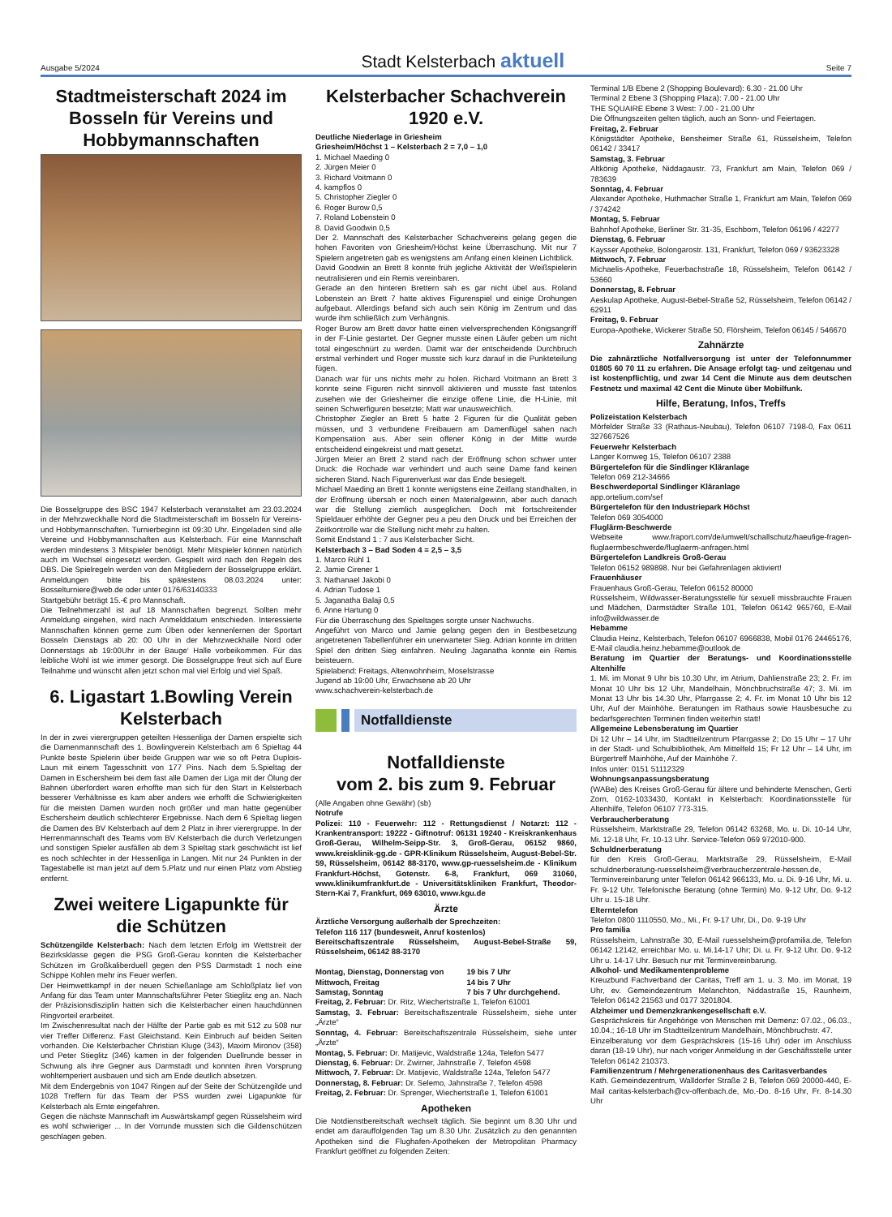Ausgabe 5/2024 Stadt Kelsterbach aktuell Seite 7
Stadtmeisterschaft 2024 im Bosseln für Vereins und Hobbymannschaften
Die Bosselgruppe des BSC 1947 Kelsterbach veranstaltet am 23.03.2024 in der Mehrzweckhalle Nord die Stadtmeisterschaft im Bosseln für Vereins- und Hobbymannschaften. Turnierbeginn ist 09:30 Uhr. Eingeladen sind alle Vereine und Hobbymannschaften aus Kelsterbach. Für eine Mannschaft werden mindestens 3 Mitspieler benötigt. Mehr Mitspieler können natürlich auch im Wechsel eingesetzt werden. Gespielt wird nach den Regeln des DBS. Die Spielregeln werden von den Mitgliedern der Bosselgruppe erklärt. Anmeldungen bitte bis spätestens 08.03.2024 unter: Bosselturniere@web.de oder unter 0176/63140333
Startgebühr beträgt 15.-€ pro Mannschaft.
Die Teilnehmerzahl ist auf 18 Mannschaften begrenzt. Sollten mehr Anmeldung eingehen, wird nach Anmelddatum entschieden. Interessierte Mannschaften können gerne zum Üben oder kennenlernen der Sportart Bosseln Dienstags ab 20: 00 Uhr in der Mehrzweckhalle Nord oder Donnerstags ab 19:00Uhr in der Bauge‘ Halle vorbeikommen. Für das leibliche Wohl ist wie immer gesorgt. Die Bosselgruppe freut sich auf Eure Teilnahme und wünscht allen jetzt schon mal viel Erfolg und viel Spaß.
6. Ligastart 1.Bowling Verein Kelsterbach
In der in zwei vierergruppen geteilten Hessenliga der Damen erspielte sich die Damenmannschaft des 1. Bowlingverein Kelsterbach am 6 Spieltag 44 Punkte beste Spielerin über beide Gruppen war wie so oft Petra Duplois-Laun mit einem Tagesschnitt von 177 Pins. Nach dem 5.Spieltag der Damen in Eschersheim bei dem fast alle Damen der Liga mit der Ölung der Bahnen überfordert waren erhoffte man sich für den Start in Kelsterbach besserer Verhältnisse es kam aber anders wie erhofft die Schwierigkeiten für die meisten Damen wurden noch größer und man hatte gegenüber Eschersheim deutlich schlechterer Ergebnisse. Nach dem 6 Spieltag liegen die Damen des BV Kelsterbach auf dem 2 Platz in ihrer vierergruppe. In der Herrenmannschaft des Teams vom BV Kelsterbach die durch Verletzungen und sonstigen Spieler ausfällen ab dem 3 Spieltag stark geschwächt ist lief es noch schlechter in der Hessenliga in Langen. Mit nur 24 Punkten in der Tagestabelle ist man jetzt auf dem 5.Platz und nur einen Platz vom Abstieg entfernt.
Zwei weitere Ligapunkte für die Schützen
Schützengilde Kelsterbach: Nach dem letzten Erfolg im Wettstreit der Bezirksklasse gegen die PSG Groß-Gerau konnten die Kelsterbacher Schützen im Großkaliberduell gegen den PSS Darmstadt 1 noch eine Schippe Kohlen mehr ins Feuer werfen.
Der Heimwettkampf in der neuen Schießanlage am Schloßplatz lief von Anfang für das Team unter Mannschaftsführer Peter Stieglitz eng an. Nach der Präzisionsdisziplin hatten sich die Kelsterbacher einen hauchdünnen Ringvorteil erarbeitet.
Im Zwischenresultat nach der Hälfte der Partie gab es mit 512 zu 508 nur vier Treffer Differenz. Fast Gleichstand. Kein Einbruch auf beiden Seiten vorhanden. Die Kelsterbacher Christian Kluge (343), Maxim Mironov (358) und Peter Stieglitz (346) kamen in der folgenden Duellrunde besser in Schwung als ihre Gegner aus Darmstadt und konnten ihren Vorsprung wohltemperiert ausbauen und sich am Ende deutlich absetzen.
Mit dem Endergebnis von 1047 Ringen auf der Seite der Schützengilde und 1028 Treffern für das Team der PSS wurden zwei Ligapunkte für Kelsterbach als Ernte eingefahren.
Gegen die nächste Mannschaft im Auswärtskampf gegen Rüsselsheim wird es wohl schwieriger ... In der Vorrunde mussten sich die Gildenschützen geschlagen geben.
Kelsterbacher Schachverein 1920 e.V.
Deutliche Niederlage in Griesheim
Griesheim/Höchst 1 – Kelsterbach 2 = 7,0 – 1,0
1. Michael Maeding 0
2. Jürgen Meier 0
3. Richard Voitmann 0
4. kampflos 0
5. Christopher Ziegler 0
6. Roger Burow 0,5
7. Roland Lobenstein 0
8. David Goodwin 0,5
Der 2. Mannschaft des Kelsterbacher Schachvereins gelang gegen die hohen Favoriten von Griesheim/Höchst keine Überraschung. Mit nur 7 Spielern angetreten gab es wenigstens am Anfang einen kleinen Lichtblick.
David Goodwin an Brett 8 konnte früh jegliche Aktivität der Weißspielerin neutralisieren und ein Remis vereinbaren.
Gerade an den hinteren Brettern sah es gar nicht übel aus. Roland Lobenstein an Brett 7 hatte aktives Figurenspiel und einige Drohungen aufgebaut. Allerdings befand sich auch sein König im Zentrum und das wurde ihm schließlich zum Verhängnis.
Roger Burow am Brett davor hatte einen vielversprechenden Königsangriff in der F-Linie gestartet. Der Gegner musste einen Läufer geben um nicht total eingeschnürt zu werden. Damit war der entscheidende Durchbruch erstmal verhindert und Roger musste sich kurz darauf in die Punkteteilung fügen.
Danach war für uns nichts mehr zu holen. Richard Voitmann an Brett 3 konnte seine Figuren nicht sinnvoll aktivieren und musste fast tatenlos zusehen wie der Griesheimer die einzige offene Linie, die H-Linie, mit seinen Schwerfiguren besetzte; Matt war unausweichlich.
Christopher Ziegler an Brett 5 hatte 2 Figuren für die Qualität geben müssen, und 3 verbundene Freibauern am Damenflügel sahen nach Kompensation aus. Aber sein offener König in der Mitte wurde entscheidend eingekreist und matt gesetzt.
Jürgen Meier an Brett 2 stand nach der Eröffnung schon schwer unter Druck: die Rochade war verhindert und auch seine Dame fand keinen sicheren Stand. Nach Figurenverlust war das Ende besiegelt.
Michael Maeding an Brett 1 konnte wenigstens eine Zeitlang standhalten, in der Eröffnung übersah er noch einen Materialgewinn, aber auch danach war die Stellung ziemlich ausgeglichen. Doch mit fortschreitender Spieldauer erhöhte der Gegner peu a peu den Druck und bei Erreichen der Zeitkontrolle war die Stellung nicht mehr zu halten.
Somit Endstand 1 : 7 aus Kelsterbacher Sicht.
Kelsterbach 3 – Bad Soden 4 = 2,5 – 3,5
1. Marco Rühl 1
2. Jamie Cirener 1
3. Nathanael Jakobi 0
4. Adrian Tudose 1
5. Jaganatha Balaji 0,5
6. Anne Hartung 0
Für die Überraschung des Spieltages sorgte unser Nachwuchs.
Angeführt von Marco und Jamie gelang gegen den in Bestbesetzung angetretenen Tabellenführer ein unerwarteter Sieg. Adrian konnte im dritten Spiel den dritten Sieg einfahren. Neuling Jaganatha konnte ein Remis beisteuern.
Spielabend: Freitags, Altenwohnheim, Moselstrasse
Jugend ab 19:00 Uhr, Erwachsene ab 20 Uhr
www.schachverein-kelsterbach.de
Notfalldienste
Notfalldienste
vom 2. bis zum 9. Februar
(Alle Angaben ohne Gewähr) (sb)
Notrufe
Polizei: 110 - Feuerwehr: 112 - Rettungsdienst / Notarzt: 112 - Krankentransport: 19222 - Giftnotruf: 06131 19240 - Kreiskrankenhaus Groß-Gerau, Wilhelm-Seipp-Str. 3, Groß-Gerau, 06152 9860, www.kreisklinik-gg.de - GPR-Klinikum Rüsselsheim, August-Bebel-Str. 59, Rüsselsheim, 06142 88-3170, www.gp-ruesselsheim.de - Klinikum Frankfurt-Höchst, Gotenstr. 6-8, Frankfurt, 069 31060, www.klinikumfrankfurt.de - Universitätskliniken Frankfurt, Theodor-Stern-Kai 7, Frankfurt, 069 63010, www.kgu.de
Ärzte
Ärztliche Versorgung außerhalb der Sprechzeiten:
Telefon 116 117 (bundesweit, Anruf kostenlos)
Bereitschaftszentrale Rüsselsheim, August-Bebel-Straße 59, Rüsselsheim, 06142 88-3170
| Montag, Dienstag, Donnerstag von | 19 bis 7 Uhr |
| Mittwoch, Freitag | 14 bis 7 Uhr |
| Samstag, Sonntag | 7 bis 7 Uhr durchgehend. |
Freitag, 2. Februar: Dr. Ritz, Wiechertstraße 1, Telefon 61001
Samstag, 3. Februar: Bereitschaftszentrale Rüsselsheim, siehe unter „Ärzte“
Sonntag, 4. Februar: Bereitschaftszentrale Rüsselsheim, siehe unter „Ärzte“
Montag, 5. Februar: Dr. Matijevic, Waldstraße 124a, Telefon 5477
Dienstag, 6. Februar: Dr. Zwirner, Jahnstraße 7, Telefon 4598
Mittwoch, 7. Februar: Dr. Matijevic, Waldstraße 124a, Telefon 5477
Donnerstag, 8. Februar: Dr. Selemo, Jahnstraße 7, Telefon 4598
Freitag, 2. Februar: Dr. Sprenger, Wiechertstraße 1, Telefon 61001
Apotheken
Die Notdienstbereitschaft wechselt täglich. Sie beginnt um 8.30 Uhr und endet am darauffolgenden Tag um 8.30 Uhr. Zusätzlich zu den genannten Apotheken sind die Flughafen-Apotheken der Metropolitan Pharmacy Frankfurt geöffnet zu folgenden Zeiten:
Terminal 1/B Ebene 2 (Shopping Boulevard): 6.30 - 21.00 Uhr
Terminal 2 Ebene 3 (Shopping Plaza): 7.00 - 21.00 Uhr
THE SQUAIRE Ebene 3 West: 7.00 - 21.00 Uhr
Die Öffnungszeiten gelten täglich, auch an Sonn- und Feiertagen.
Freitag, 2. Februar
Königstädter Apotheke, Bensheimer Straße 61, Rüsselsheim, Telefon 06142 / 33417
Samstag, 3. Februar
Altkönig Apotheke, Niddagaustr. 73, Frankfurt am Main, Telefon 069 / 783639
Sonntag, 4. Februar
Alexander Apotheke, Huthmacher Straße 1, Frankfurt am Main, Telefon 069 / 374242
Montag, 5. Februar
Bahnhof Apotheke, Berliner Str. 31-35, Eschborn, Telefon 06196 / 42277
Dienstag, 6. Februar
Kaysser Apotheke, Bolongarostr. 131, Frankfurt, Telefon 069 / 93623328
Mittwoch, 7. Februar
Michaelis-Apotheke, Feuerbachstraße 18, Rüsselsheim, Telefon 06142 / 53660
Donnerstag, 8. Februar
Aeskulap Apotheke, August-Bebel-Straße 52, Rüsselsheim, Telefon 06142 / 62911
Freitag, 9. Februar
Europa-Apotheke, Wickerer Straße 50, Flörsheim, Telefon 06145 / 546670
Zahnärzte
Die zahnärztliche Notfallversorgung ist unter der Telefonnummer 01805 60 70 11 zu erfahren. Die Ansage erfolgt tag- und zeitgenau und ist kostenpflichtig, und zwar 14 Cent die Minute aus dem deutschen Festnetz und maximal 42 Cent die Minute über Mobilfunk.
Hilfe, Beratung, Infos, Treffs
Polizeistation Kelsterbach
Mörfelder Straße 33 (Rathaus-Neubau), Telefon 06107 7198-0, Fax 0611 327667526
Feuerwehr Kelsterbach
Langer Kornweg 15, Telefon 06107 2388
Bürgertelefon für die Sindlinger Kläranlage
Telefon 069 212-34666
Beschwerdeportal Sindlinger Kläranlage
app.ortelium.com/sef
Bürgertelefon für den Industriepark Höchst
Telefon 069 3054000
Fluglärm-Beschwerde
Webseite www.fraport.com/de/umwelt/schallschutz/haeufige-fragen-fluglaermbeschwerde/fluglaerm-anfragen.html
Bürgertelefon Landkreis Groß-Gerau
Telefon 06152 989898. Nur bei Gefahrenlagen aktiviert!
Frauenhäuser
Frauenhaus Groß-Gerau, Telefon 06152 80000
Rüsselsheim, Wildwasser-Beratungsstelle für sexuell missbrauchte Frauen und Mädchen, Darmstädter Straße 101, Telefon 06142 965760, E-Mail info@wildwasser.de
Hebamme
Claudia Heinz, Kelsterbach, Telefon 06107 6966838, Mobil 0176 24465176, E-Mail claudia.heinz.hebamme@outlook.de
Beratung im Quartier der Beratungs- und Koordinationsstelle Altenhilfe
1. Mi. im Monat 9 Uhr bis 10.30 Uhr, im Atrium, Dahlienstraße 23; 2. Fr. im Monat 10 Uhr bis 12 Uhr, Mandelhain, Mönchbruchstraße 47; 3. Mi. im Monat 13 Uhr bis 14.30 Uhr, Pfarrgasse 2; 4. Fr. im Monat 10 Uhr bis 12 Uhr, Auf der Mainhöhe. Beratungen im Rathaus sowie Hausbesuche zu bedarfsgerechten Terminen finden weiterhin statt!
Allgemeine Lebensberatung im Quartier
Di 12 Uhr – 14 Uhr, im Stadtteilzentrum Pfarrgasse 2; Do 15 Uhr – 17 Uhr in der Stadt- und Schulbibliothek, Am Mittelfeld 15; Fr 12 Uhr – 14 Uhr, im Bürgertreff Mainhöhe, Auf der Mainhöhe 7.
Infos unter: 0151 51112329
Wohnungsanpassungsberatung
(WABe) des Kreises Groß-Gerau für ältere und behinderte Menschen, Gerti Zorn, 0162-1033430, Kontakt in Kelsterbach: Koordinationsstelle für Altenhilfe, Telefon 06107 773-315.
Verbraucherberatung
Rüsselsheim, Marktstraße 29, Telefon 06142 63268, Mo. u. Di. 10-14 Uhr, Mi. 12-18 Uhr, Fr. 10-13 Uhr. Service-Telefon 069 972010-900.
Schuldnerberatung
für den Kreis Groß-Gerau, Marktstraße 29, Rüsselsheim, E-Mail schuldnerberatung-ruesselsheim@verbraucherzentrale-hessen.de, Terminvereinbarung unter Telefon 06142 966133, Mo. u. Di. 9-16 Uhr, Mi. u. Fr. 9-12 Uhr. Telefonische Beratung (ohne Termin) Mo. 9-12 Uhr, Do. 9-12 Uhr u. 15-18 Uhr.
Elterntelefon
Telefon 0800 1110550, Mo., Mi., Fr. 9-17 Uhr, Di., Do. 9-19 Uhr
Pro familia
Rüsselsheim, Lahnstraße 30, E-Mail ruesselsheim@profamilia.de, Telefon 06142 12142, erreichbar Mo. u. Mi.14-17 Uhr; Di. u. Fr. 9-12 Uhr. Do. 9-12 Uhr u. 14-17 Uhr. Besuch nur mit Terminvereinbarung.
Alkohol- und Medikamentenprobleme
Kreuzbund Fachverband der Caritas, Treff am 1. u. 3. Mo. im Monat, 19 Uhr, ev. Gemeindezentrum Melanchton, Niddastraße 15, Raunheim, Telefon 06142 21563 und 0177 3201804.
Alzheimer und Demenzkrankengesellschaft e.V.
Gesprächskreis für Angehörige von Menschen mit Demenz: 07.02., 06.03., 10.04.; 16-18 Uhr im Stadtteilzentrum Mandelhain, Mönchbruchstr. 47.
Einzelberatung vor dem Gesprächskreis (15-16 Uhr) oder im Anschluss daran (18-19 Uhr), nur nach voriger Anmeldung in der Geschäftsstelle unter Telefon 06142 210373.
Familienzentrum / Mehrgenerationenhaus des Caritasverbandes
Kath. Gemeindezentrum, Walldorfer Straße 2 B, Telefon 069 20000-440, E-Mail caritas-kelsterbach@cv-offenbach.de, Mo.-Do. 8-16 Uhr, Fr. 8-14.30 Uhr